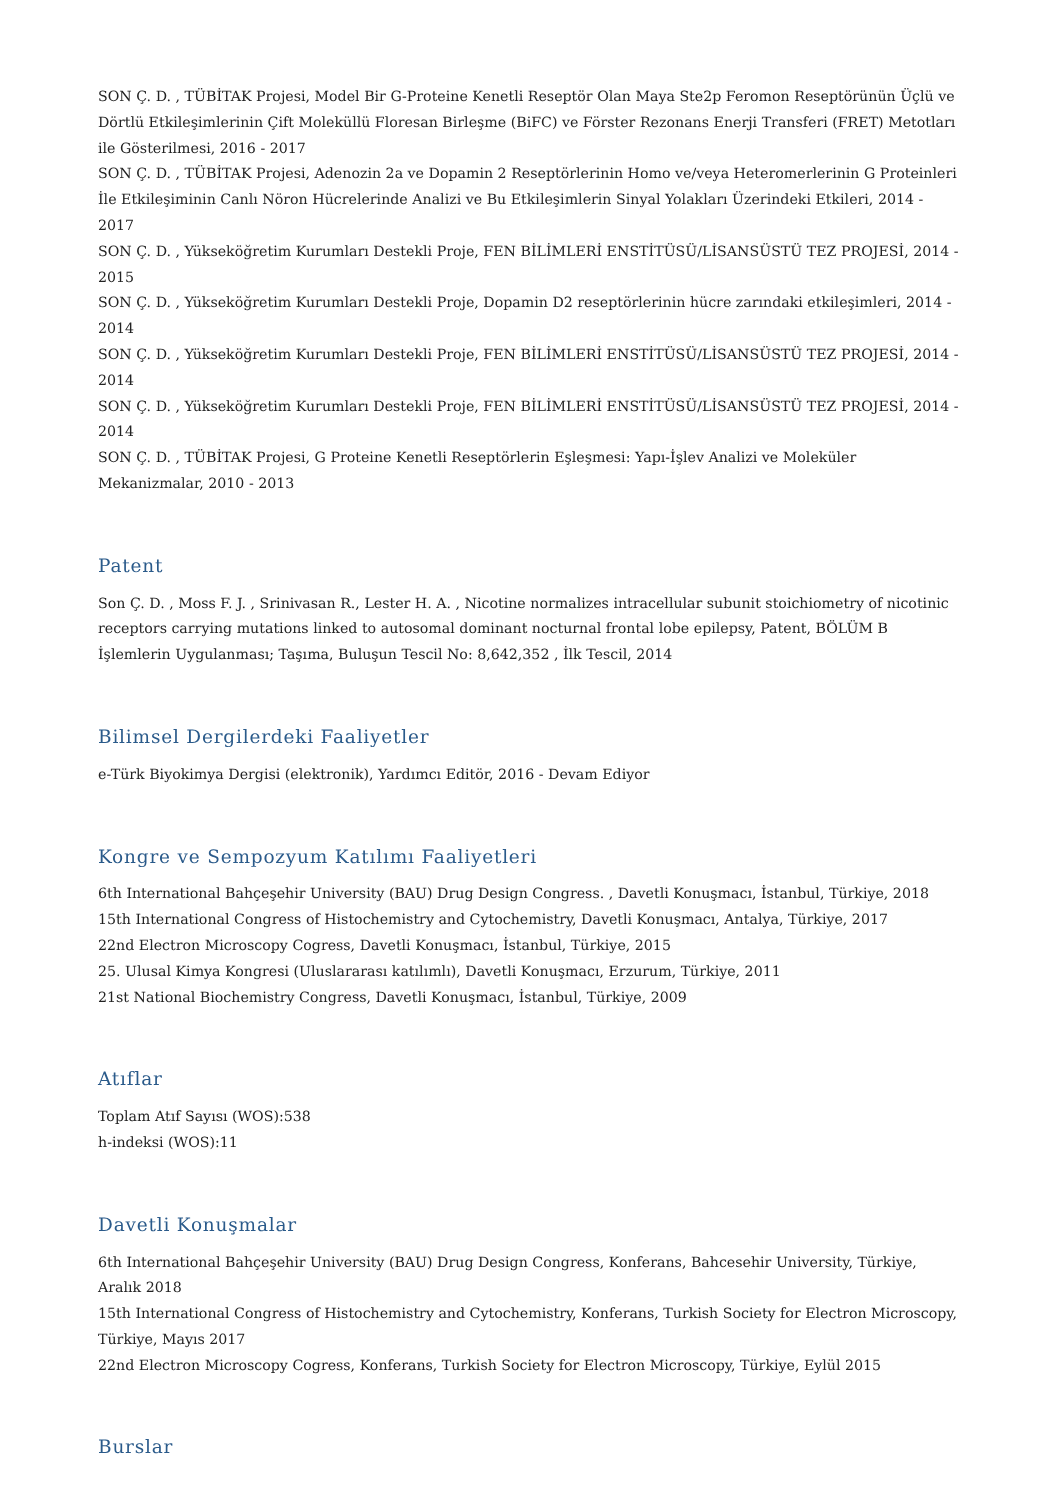SON Ç. D. , TÜBİTAK Projesi, Model Bir G-Proteine Kenetli Reseptör Olan Maya Ste2p Feromon Reseptörünün Üçlü ve Dörtlü Etkileşimlerinin Çift Moleküllü Floresan Birleşme (BiFC) ve Förster Rezonans Enerji Transferi (FRET) Metotları ile Gösterilmesi, 2016 - 2017
SON Ç. D. , TÜBİTAK Projesi, Adenozin 2a ve Dopamin 2 Reseptörlerinin Homo ve/veya Heteromerlerinin G Proteinleri İle Etkileşiminin Canlı Nöron Hücrelerinde Analizi ve Bu Etkileşimlerin Sinyal Yolakları Üzerindeki Etkileri, 2014 - 2017
SON Ç. D. , Yükseköğretim Kurumları Destekli Proje, FEN BİLİMLERİ ENSTİTÜSÜ/LİSANSÜSTÜ TEZ PROJESİ, 2014 - 2015
SON Ç. D. , Yükseköğretim Kurumları Destekli Proje, Dopamin D2 reseptörlerinin hücre zarındaki etkileşimleri, 2014 - 2014
SON Ç. D. , Yükseköğretim Kurumları Destekli Proje, FEN BİLİMLERİ ENSTİTÜSÜ/LİSANSÜSTÜ TEZ PROJESİ, 2014 - 2014
SON Ç. D. , Yükseköğretim Kurumları Destekli Proje, FEN BİLİMLERİ ENSTİTÜSÜ/LİSANSÜSTÜ TEZ PROJESİ, 2014 - 2014
SON Ç. D. , TÜBİTAK Projesi, G Proteine Kenetli Reseptörlerin Eşleşmesi: Yapı-İşlev Analizi ve Moleküler Mekanizmalar, 2010 - 2013
Patent
Son Ç. D. , Moss F. J. , Srinivasan R., Lester H. A. , Nicotine normalizes intracellular subunit stoichiometry of nicotinic receptors carrying mutations linked to autosomal dominant nocturnal frontal lobe epilepsy, Patent, BÖLÜM B İşlemlerin Uygulanması; Taşıma, Buluşun Tescil No: 8,642,352 , İlk Tescil, 2014
Bilimsel Dergilerdeki Faaliyetler
e-Türk Biyokimya Dergisi (elektronik), Yardımcı Editör, 2016 - Devam Ediyor
Kongre ve Sempozyum Katılımı Faaliyetleri
6th International Bahçeşehir University (BAU) Drug Design Congress. , Davetli Konuşmacı, İstanbul, Türkiye, 2018
15th International Congress of Histochemistry and Cytochemistry, Davetli Konuşmacı, Antalya, Türkiye, 2017
22nd Electron Microscopy Cogress, Davetli Konuşmacı, İstanbul, Türkiye, 2015
25. Ulusal Kimya Kongresi (Uluslararası katılımlı), Davetli Konuşmacı, Erzurum, Türkiye, 2011
21st National Biochemistry Congress, Davetli Konuşmacı, İstanbul, Türkiye, 2009
Atıflar
Toplam Atıf Sayısı (WOS):538
h-indeksi (WOS):11
Davetli Konuşmalar
6th International Bahçeşehir University (BAU) Drug Design Congress, Konferans, Bahcesehir University, Türkiye, Aralık 2018
15th International Congress of Histochemistry and Cytochemistry, Konferans, Turkish Society for Electron Microscopy, Türkiye, Mayıs 2017
22nd Electron Microscopy Cogress, Konferans, Turkish Society for Electron Microscopy, Türkiye, Eylül 2015
Burslar